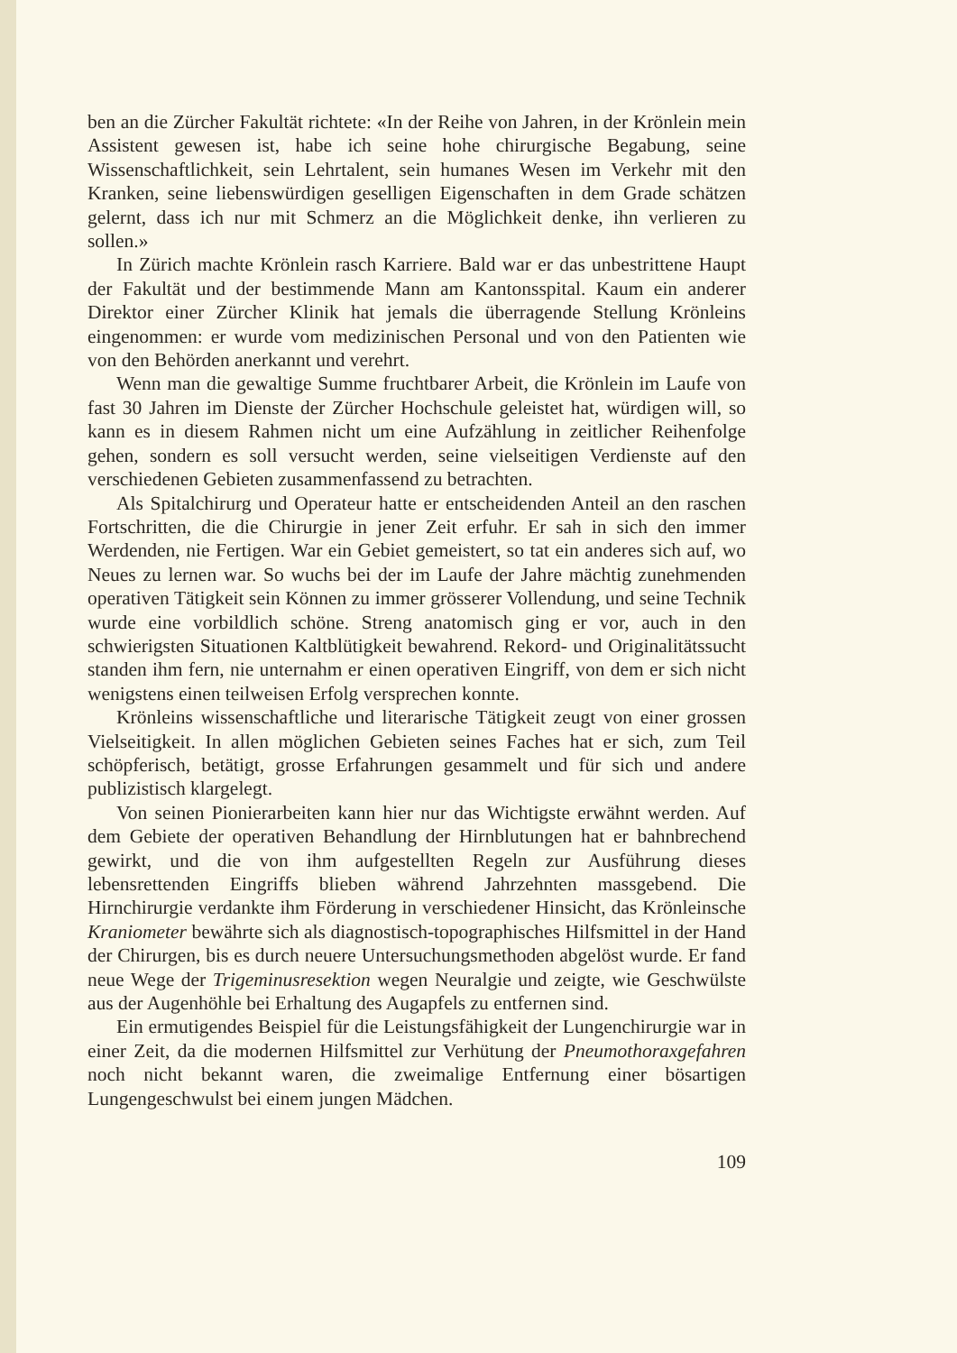ben an die Zürcher Fakultät richtete: «In der Reihe von Jahren, in der Krönlein mein Assistent gewesen ist, habe ich seine hohe chirurgische Begabung, seine Wissenschaftlichkeit, sein Lehrtalent, sein humanes Wesen im Verkehr mit den Kranken, seine liebenswürdigen geselligen Eigenschaften in dem Grade schätzen gelernt, dass ich nur mit Schmerz an die Möglichkeit denke, ihn verlieren zu sollen.»
In Zürich machte Krönlein rasch Karriere. Bald war er das unbestrittene Haupt der Fakultät und der bestimmende Mann am Kantonsspital. Kaum ein anderer Direktor einer Zürcher Klinik hat jemals die überragende Stellung Krönleins eingenommen: er wurde vom medizinischen Personal und von den Patienten wie von den Behörden anerkannt und verehrt.
Wenn man die gewaltige Summe fruchtbarer Arbeit, die Krönlein im Laufe von fast 30 Jahren im Dienste der Zürcher Hochschule geleistet hat, würdigen will, so kann es in diesem Rahmen nicht um eine Aufzählung in zeitlicher Reihenfolge gehen, sondern es soll versucht werden, seine vielseitigen Verdienste auf den verschiedenen Gebieten zusammenfassend zu betrachten.
Als Spitalchirurg und Operateur hatte er entscheidenden Anteil an den raschen Fortschritten, die die Chirurgie in jener Zeit erfuhr. Er sah in sich den immer Werdenden, nie Fertigen. War ein Gebiet gemeistert, so tat ein anderes sich auf, wo Neues zu lernen war. So wuchs bei der im Laufe der Jahre mächtig zunehmenden operativen Tätigkeit sein Können zu immer grösserer Vollendung, und seine Technik wurde eine vorbildlich schöne. Streng anatomisch ging er vor, auch in den schwierigsten Situationen Kaltblütigkeit bewahrend. Rekord- und Originalitätssucht standen ihm fern, nie unternahm er einen operativen Eingriff, von dem er sich nicht wenigstens einen teilweisen Erfolg versprechen konnte.
Krönleins wissenschaftliche und literarische Tätigkeit zeugt von einer grossen Vielseitigkeit. In allen möglichen Gebieten seines Faches hat er sich, zum Teil schöpferisch, betätigt, grosse Erfahrungen gesammelt und für sich und andere publizistisch klargelegt.
Von seinen Pionierarbeiten kann hier nur das Wichtigste erwähnt werden. Auf dem Gebiete der operativen Behandlung der Hirnblutungen hat er bahnbrechend gewirkt, und die von ihm aufgestellten Regeln zur Ausführung dieses lebensrettenden Eingriffs blieben während Jahrzehnten massgebend. Die Hirnchirurgie verdankte ihm Förderung in verschiedener Hinsicht, das Krönleinsche Kraniometer bewährte sich als diagnostisch-topographisches Hilfsmittel in der Hand der Chirurgen, bis es durch neuere Untersuchungsmethoden abgelöst wurde. Er fand neue Wege der Trigeminusresektion wegen Neuralgie und zeigte, wie Geschwülste aus der Augenhöhle bei Erhaltung des Augapfels zu entfernen sind.
Ein ermutigendes Beispiel für die Leistungsfähigkeit der Lungenchirurgie war in einer Zeit, da die modernen Hilfsmittel zur Verhütung der Pneumothoraxgefahren noch nicht bekannt waren, die zweimalige Entfernung einer bösartigen Lungengeschwulst bei einem jungen Mädchen.
109